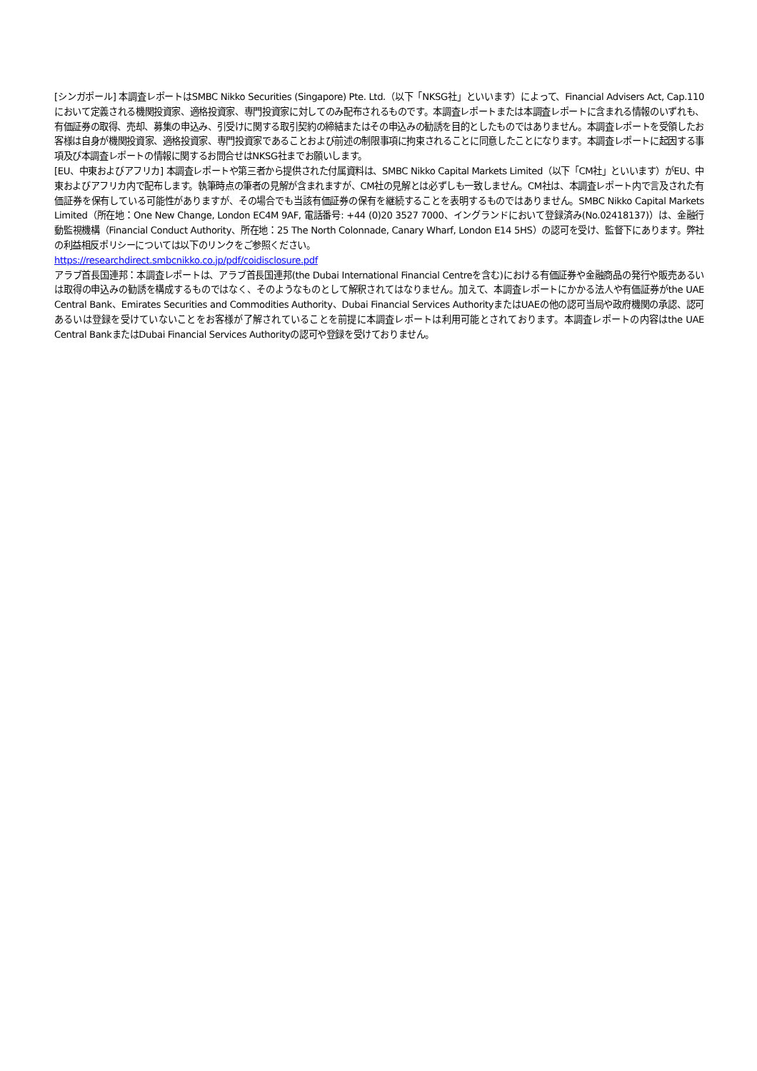[シンガポール] 本調査レポートはSMBC Nikko Securities (Singapore) Pte. Ltd.（以下「NKSG社」といいます）によって、Financial Advisers Act, Cap.110において定義される機関投資家、適格投資家、専門投資家に対してのみ配布されるものです。本調査レポートまたは本調査レポートに含まれる情報のいずれも、有価証券の取得、売却、募集の申込み、引受けに関する取引契約の締結またはその申込みの勧誘を目的としたものではありません。本調査レポートを受領したお客様は自身が機関投資家、適格投資家、専門投資家であることおよび前述の制限事項に拘束されることに同意したことになります。本調査レポートに起因する事項及び本調査レポートの情報に関するお問合せはNKSG社までお願いします。
[EU、中東およびアフリカ] 本調査レポートや第三者から提供された付属資料は、SMBC Nikko Capital Markets Limited（以下「CM社」といいます）がEU、中東およびアフリカ内で配布します。執筆時点の筆者の見解が含まれますが、CM社の見解とは必ずしも一致しません。CM社は、本調査レポート内で言及された有価証券を保有している可能性がありますが、その場合でも当該有価証券の保有を継続することを表明するものではありません。SMBC Nikko Capital Markets Limited（所在地：One New Change, London EC4M 9AF, 電話番号: +44 (0)20 3527 7000、イングランドにおいて登録済み(No.02418137)）は、金融行動監視機構（Financial Conduct Authority、所在地：25 The North Colonnade, Canary Wharf, London E14 5HS）の認可を受け、監督下にあります。弊社の利益相反ポリシーについては以下のリンクをご参照ください。
https://researchdirect.smbcnikko.co.jp/pdf/coidisclosure.pdf
アラブ首長国連邦：本調査レポートは、アラブ首長国連邦(the Dubai International Financial Centreを含む)における有価証券や金融商品の発行や販売あるいは取得の申込みの勧誘を構成するものではなく、そのようなものとして解釈されてはなりません。加えて、本調査レポートにかかる法人や有価証券がthe UAE Central Bank、Emirates Securities and Commodities Authority、Dubai Financial Services AuthorityまたはUAEの他の認可当局や政府機関の承認、認可あるいは登録を受けていないことをお客様が了解されていることを前提に本調査レポートは利用可能とされております。本調査レポートの内容はthe UAE Central BankまたはDubai Financial Services Authorityの認可や登録を受けておりません。